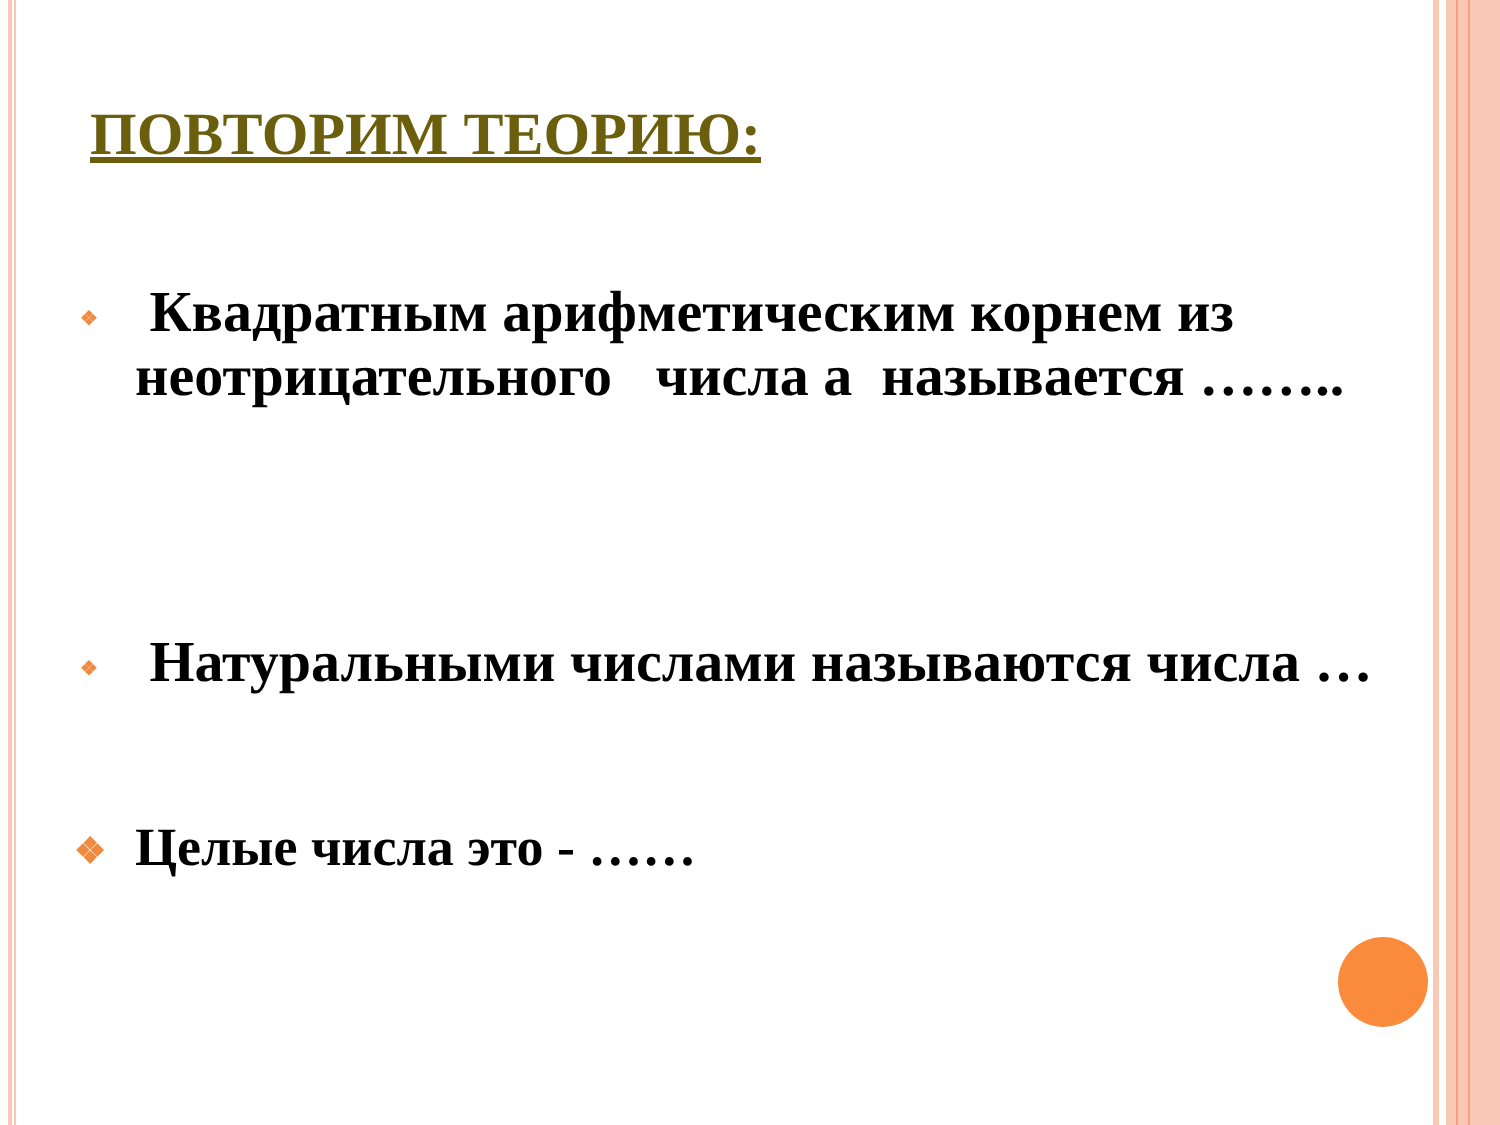ПОВТОРИМ ТЕОРИЮ:
❖
Квадратным арифметическим корнем из неотрицательного числа а называется ……..
❖
Натуральными числами называются числа …
❖ Целые числа это - ……